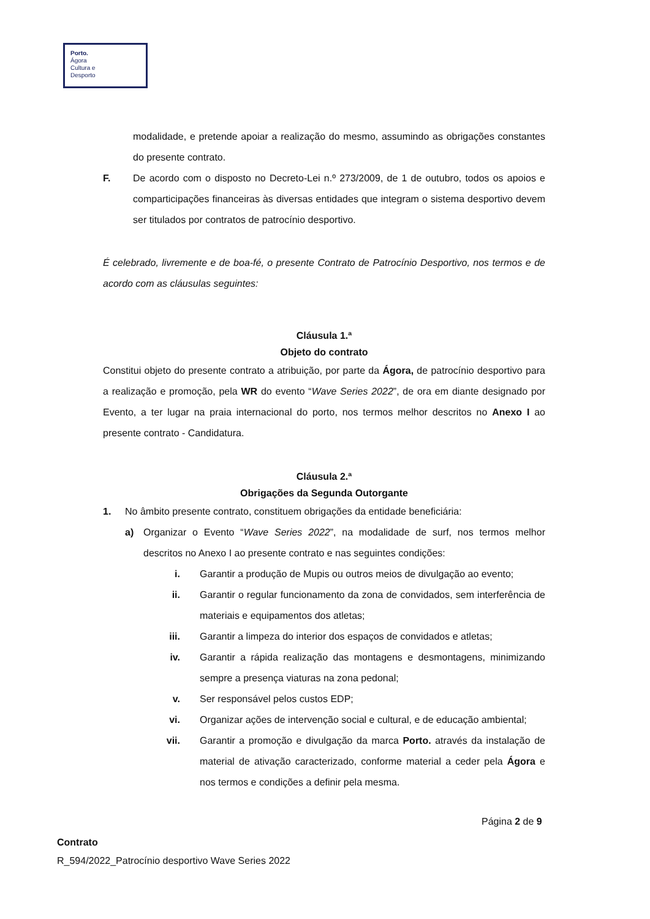Porto.
Ágora
Cultura e
Desporto
modalidade, e pretende apoiar a realização do mesmo, assumindo as obrigações constantes do presente contrato.
F. De acordo com o disposto no Decreto-Lei n.º 273/2009, de 1 de outubro, todos os apoios e comparticipações financeiras às diversas entidades que integram o sistema desportivo devem ser titulados por contratos de patrocínio desportivo.
É celebrado, livremente e de boa-fé, o presente Contrato de Patrocínio Desportivo, nos termos e de acordo com as cláusulas seguintes:
Cláusula 1.ª
Objeto do contrato
Constitui objeto do presente contrato a atribuição, por parte da Ágora, de patrocínio desportivo para a realização e promoção, pela WR do evento “Wave Series 2022”, de ora em diante designado por Evento, a ter lugar na praia internacional do porto, nos termos melhor descritos no Anexo I ao presente contrato - Candidatura.
Cláusula 2.ª
Obrigações da Segunda Outorgante
1. No âmbito presente contrato, constituem obrigações da entidade beneficiária:
a) Organizar o Evento “Wave Series 2022”, na modalidade de surf, nos termos melhor descritos no Anexo I ao presente contrato e nas seguintes condições:
i. Garantir a produção de Mupis ou outros meios de divulgação ao evento;
ii. Garantir o regular funcionamento da zona de convidados, sem interferência de materiais e equipamentos dos atletas;
iii. Garantir a limpeza do interior dos espaços de convidados e atletas;
iv. Garantir a rápida realização das montagens e desmontagens, minimizando sempre a presença viaturas na zona pedonal;
v. Ser responsável pelos custos EDP;
vi. Organizar ações de intervenção social e cultural, e de educação ambiental;
vii. Garantir a promoção e divulgação da marca Porto. através da instalação de material de ativação caracterizado, conforme material a ceder pela Ágora e nos termos e condições a definir pela mesma.
Página 2 de 9
Contrato
R_594/2022_Patrocínio desportivo Wave Series 2022